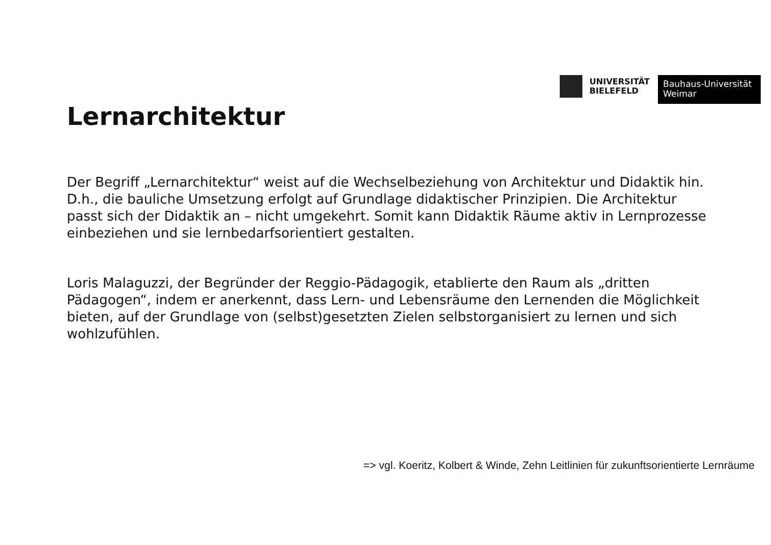UNIVERSITÄT
BIELEFELD
Bauhaus-Universität
Weimar
Lernarchitektur
Der Begriff „Lernarchitektur“ weist auf die Wechselbeziehung von Architektur und Didaktik hin. D.h., die bauliche Umsetzung erfolgt auf Grundlage didaktischer Prinzipien. Die Architektur passt sich der Didaktik an – nicht umgekehrt. Somit kann Didaktik Räume aktiv in Lernprozesse einbeziehen und sie lernbedarfsorientiert gestalten.
Loris Malaguzzi, der Begründer der Reggio-Pädagogik, etablierte den Raum als „dritten Pädagogen“, indem er anerkennt, dass Lern- und Lebensräume den Lernenden die Möglichkeit bieten, auf der Grundlage von (selbst)gesetzten Zielen selbstorganisiert zu lernen und sich wohlzufühlen.
=> vgl. Koeritz, Kolbert & Winde, Zehn Leitlinien für zukunftsorientierte Lernräume